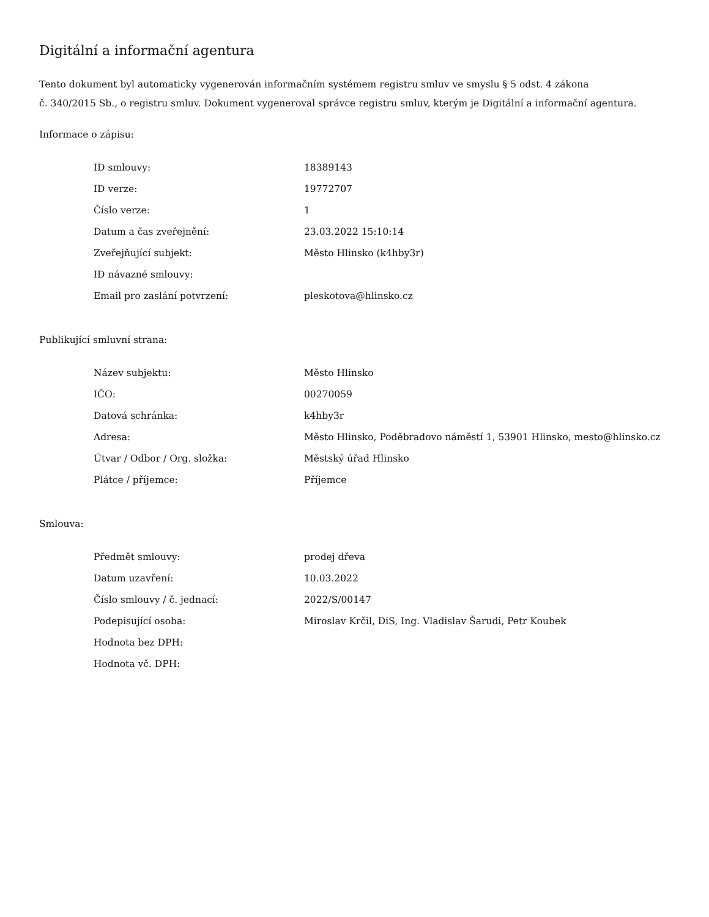Digitální a informační agentura
Tento dokument byl automaticky vygenerován informačním systémem registru smluv ve smyslu § 5 odst. 4 zákona
č. 340/2015 Sb., o registru smluv. Dokument vygeneroval správce registru smluv, kterým je Digitální a informační agentura.
Informace o zápisu:
| ID smlouvy: | 18389143 |
| ID verze: | 19772707 |
| Číslo verze: | 1 |
| Datum a čas zveřejnění: | 23.03.2022 15:10:14 |
| Zveřejňující subjekt: | Město Hlinsko (k4hby3r) |
| ID návazné smlouvy: | |
| Email pro zaslání potvrzení: | pleskotova@hlinsko.cz |
Publikující smluvní strana:
| Název subjektu: | Město Hlinsko |
| IČO: | 00270059 |
| Datová schránka: | k4hby3r |
| Adresa: | Město Hlinsko, Poděbradovo náměstí 1, 53901 Hlinsko, mesto@hlinsko.cz |
| Útvar / Odbor / Org. složka: | Městský úřad Hlinsko |
| Plátce / příjemce: | Příjemce |
Smlouva:
| Předmět smlouvy: | prodej dřeva |
| Datum uzavření: | 10.03.2022 |
| Číslo smlouvy / č. jednací: | 2022/S/00147 |
| Podepisující osoba: | Miroslav Krčil, DiS, Ing. Vladislav Šarudi, Petr Koubek |
| Hodnota bez DPH: | |
| Hodnota vč. DPH: | |